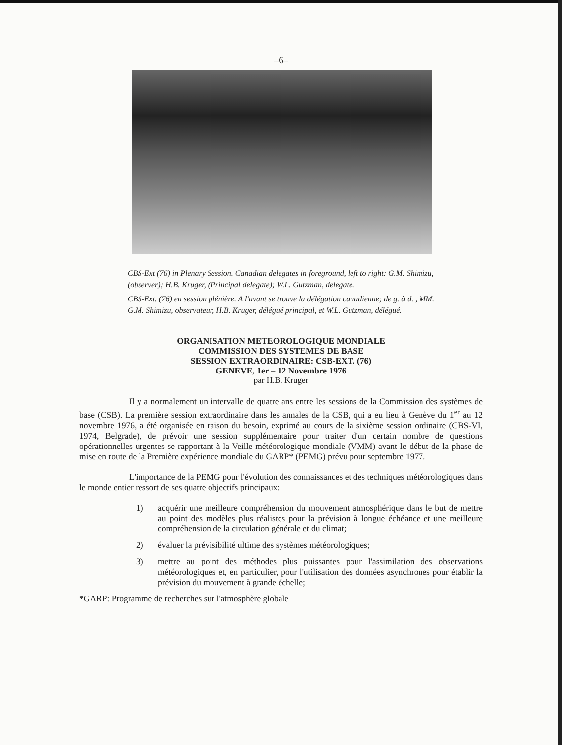–6–
CBS-Ext (76) in Plenary Session. Canadian delegates in foreground, left to right: G.M. Shimizu, (observer); H.B. Kruger, (Principal delegate); W.L. Gutzman, delegate.
CBS-Ext. (76) en session plénière. A l'avant se trouve la délégation canadienne; de g. à d. , MM. G.M. Shimizu, observateur, H.B. Kruger, délégué principal, et W.L. Gutzman, délégué.
ORGANISATION METEOROLOGIQUE MONDIALE
COMMISSION DES SYSTEMES DE BASE
SESSION EXTRAORDINAIRE: CSB-EXT. (76)
GENEVE, 1er – 12 Novembre 1976
par H.B. Kruger
Il y a normalement un intervalle de quatre ans entre les sessions de la Commission des systèmes de base (CSB). La première session extraordinaire dans les annales de la CSB, qui a eu lieu à Genève du 1<sup>er</sup> au 12 novembre 1976, a été organisée en raison du besoin, exprimé au cours de la sixième session ordinaire (CBS-VI, 1974, Belgrade), de prévoir une session supplémentaire pour traiter d'un certain nombre de questions opérationnelles urgentes se rapportant à la Veille météorologique mondiale (VMM) avant le début de la phase de mise en route de la Première expérience mondiale du GARP* (PEMG) prévu pour septembre 1977.
L'importance de la PEMG pour l'évolution des connaissances et des techniques météorologiques dans le monde entier ressort de ses quatre objectifs principaux:
1) acquérir une meilleure compréhension du mouvement atmosphérique dans le but de mettre au point des modèles plus réalistes pour la prévision à longue échéance et une meilleure compréhension de la circulation générale et du climat;
2) évaluer la prévisibilité ultime des systèmes météorologiques;
3) mettre au point des méthodes plus puissantes pour l'assimilation des observations météorologiques et, en particulier, pour l'utilisation des données asynchrones pour établir la prévision du mouvement à grande échelle;
*GARP: Programme de recherches sur l'atmosphère globale